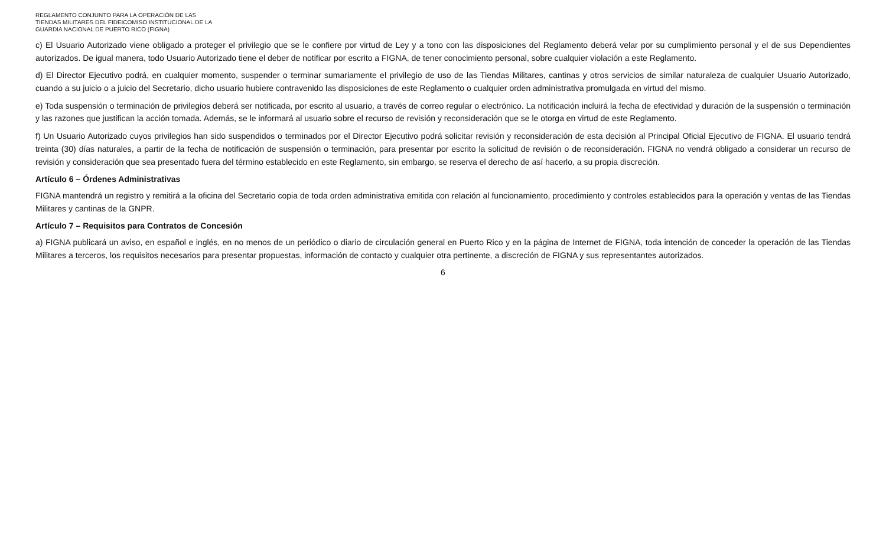REGLAMENTO CONJUNTO PARA LA OPERACIÓN DE LAS
TIENDAS MILITARES DEL FIDEICOMISO INSTITUCIONAL DE LA
GUARDIA NACIONAL DE PUERTO RICO (FIGNA)
c) El Usuario Autorizado viene obligado a proteger el privilegio que se le confiere por virtud de Ley y a tono con las disposiciones del Reglamento deberá velar por su cumplimiento personal y el de sus Dependientes autorizados. De igual manera, todo Usuario Autorizado tiene el deber de notificar por escrito a FIGNA, de tener conocimiento personal, sobre cualquier violación a este Reglamento.
d) El Director Ejecutivo podrá, en cualquier momento, suspender o terminar sumariamente el privilegio de uso de las Tiendas Militares, cantinas y otros servicios de similar naturaleza de cualquier Usuario Autorizado, cuando a su juicio o a juicio del Secretario, dicho usuario hubiere contravenido las disposiciones de este Reglamento o cualquier orden administrativa promulgada en virtud del mismo.
e) Toda suspensión o terminación de privilegios deberá ser notificada, por escrito al usuario, a través de correo regular o electrónico. La notificación incluirá la fecha de efectividad y duración de la suspensión o terminación y las razones que justifican la acción tomada. Además, se le informará al usuario sobre el recurso de revisión y reconsideración que se le otorga en virtud de este Reglamento.
f) Un Usuario Autorizado cuyos privilegios han sido suspendidos o terminados por el Director Ejecutivo podrá solicitar revisión y reconsideración de esta decisión al Principal Oficial Ejecutivo de FIGNA. El usuario tendrá treinta (30) días naturales, a partir de la fecha de notificación de suspensión o terminación, para presentar por escrito la solicitud de revisión o de reconsideración. FIGNA no vendrá obligado a considerar un recurso de revisión y consideración que sea presentado fuera del término establecido en este Reglamento, sin embargo, se reserva el derecho de así hacerlo, a su propia discreción.
Artículo 6 – Órdenes Administrativas
FIGNA mantendrá un registro y remitirá a la oficina del Secretario copia de toda orden administrativa emitida con relación al funcionamiento, procedimiento y controles establecidos para la operación y ventas de las Tiendas Militares y cantinas de la GNPR.
Artículo 7 – Requisitos para Contratos de Concesión
a) FIGNA publicará un aviso, en español e inglés, en no menos de un periódico o diario de circulación general en Puerto Rico y en la página de Internet de FIGNA, toda intención de conceder la operación de las Tiendas Militares a terceros, los requisitos necesarios para presentar propuestas, información de contacto y cualquier otra pertinente, a discreción de FIGNA y sus representantes autorizados.
6